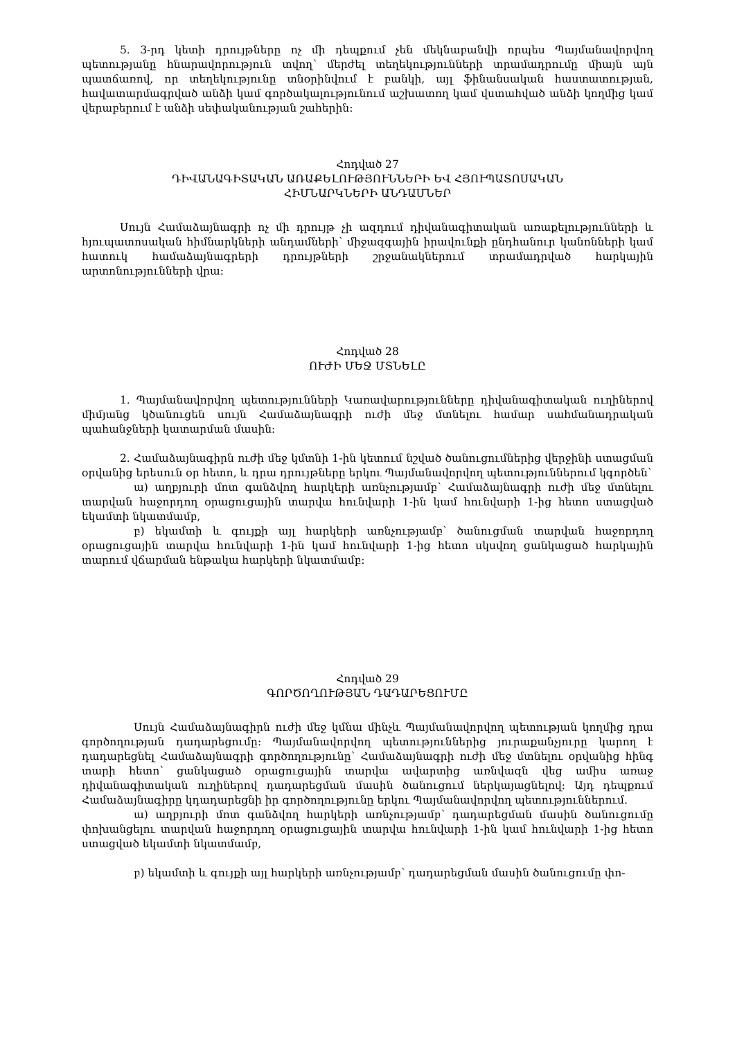5. 3-րդ կետի դրույթները ոչ մի դեպքում չեն մեկնաբանվի որպես Պայմանավորվող պետությանը հնարավորություն տվող՝ մերժել տեղեկությունների տրամադրումը միայն այն պատճառով, որ տեղեկությունը տնօրինվում է բանկի, այլ ֆինանսական հաստատության, հավատարմագրված անձի կամ գործակալությունում աշխատող կամ վստահված անձի կողմից կամ վերաբերում է անձի սեփականության շահերին:
Հոդված 27
ԴԻՎԱՆԱԳԻՏԱԿԱՆ ԱՌԱՔԵԼՈՒԹՅՈՒՆՆԵՐԻ ԵՎ ՀՅՈՒՊԱՏՈՍԱԿԱՆ
ՀԻՄՆԱՐԿՆԵՐԻ ԱՆԴԱՄՆԵՐ
Սույն Համաձայնագրի ոչ մի դրույթ չի ազդում դիվանագիտական առաքելությունների և հյուպատոսական հիմնարկների անդամների՝ միջազգային իրավունքի ընդհանուր կանոնների կամ հատուկ համաձայնագրերի դրույթների շրջանակներում տրամադրված հարկային արտոնությունների վրա:
Հոդված 28
ՈՒԺԻ ՄԵՋ ՄՏՆԵԼԸ
1. Պայմանավորվող պետությունների Կառավարությունները դիվանագիտական ուղիներով միմյանց կծանուցեն սույն Համաձայնագրի ուժի մեջ մտնելու համար սահմանադրական պահանջների կատարման մասին:
2. Համաձայնագիրն ուժի մեջ կմտնի 1-ին կետում նշված ծանուցումներից վերջինի ստացման օրվանից երեսուն օր հետո, և դրա դրույթները երկու Պայմանավորվող պետություններում կգործեն՝
ա) աղբյուրի մոտ գանձվող հարկերի առնչությամբ՝ Համաձայնագրի ուժի մեջ մտնելու տարվան հաջորդող օրացուցային տարվա հունվարի 1-ին կամ հունվարի 1-ից հետո ստացված եկամտի նկատմամբ,
բ) եկամտի և գույքի այլ հարկերի առնչությամբ՝ ծանուցման տարվան հաջորդող օրացուցային տարվա հունվարի 1-ին կամ հունվարի 1-ից հետո սկսվող ցանկացած հարկային տարում վճարման ենթակա հարկերի նկատմամբ:
Հոդված 29
ԳՈՐԾՈՂՈՒԹՅԱՆ ԴԱԴԱՐԵՑՈՒՄԸ
Սույն Համաձայնագիրն ուժի մեջ կմնա մինչև Պայմանավորվող պետության կողմից դրա գործողության դադարեցումը: Պայմանավորվող պետություններից յուրաքանչյուրը կարող է դադարեցնել Համաձայնագրի գործողությունը՝ Համաձայնագրի ուժի մեջ մտնելու օրվանից հինգ տարի հետո՝ ցանկացած օրացուցային տարվա ավարտից առնվազն վեց ամիս առաջ դիվանագիտական ուղիներով դադարեցման մասին ծանուցում ներկայացնելով: Այդ դեպքում Համաձայնագիրը կդադարեցնի իր գործողությունը երկու Պայմանավորվող պետություններում.
ա) աղբյուրի մոտ գանձվող հարկերի առնչությամբ՝ դադարեցման մասին ծանուցումը փոխանցելու տարվան հաջորդող օրացուցային տարվա հունվարի 1-ին կամ հունվարի 1-ից հետո ստացված եկամտի նկատմամբ,
բ) եկամտի և գույքի այլ հարկերի առնչությամբ՝ դադարեցման մասին ծանուցումը փո-